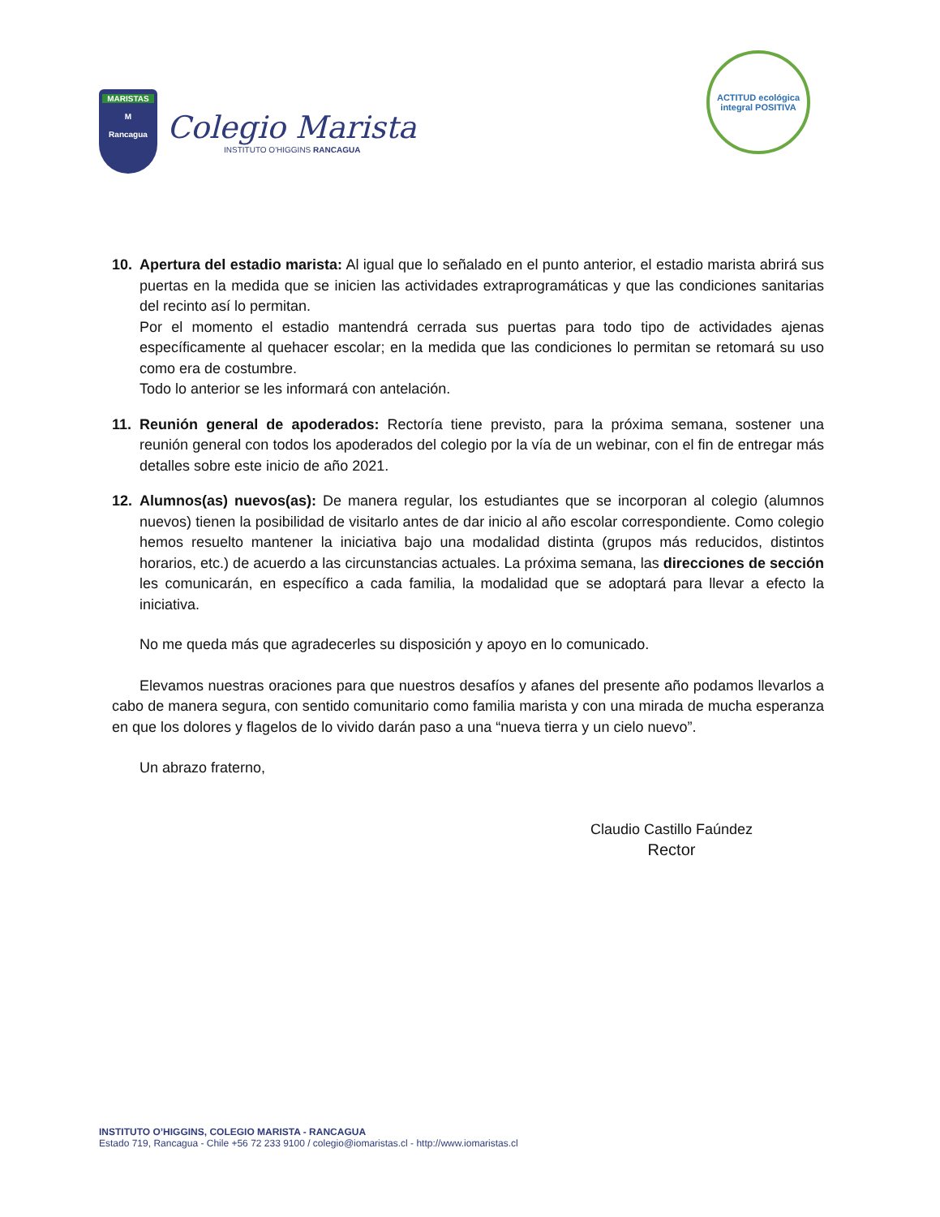MARISTAS
M
Rancagua
Colegio Marista
INSTITUTO O'HIGGINS RANCAGUA
ACTITUD ecológica
integral POSITIVA
10. Apertura del estadio marista: Al igual que lo señalado en el punto anterior, el estadio marista abrirá sus puertas en la medida que se inicien las actividades extraprogramáticas y que las condiciones sanitarias del recinto así lo permitan.
Por el momento el estadio mantendrá cerrada sus puertas para todo tipo de actividades ajenas específicamente al quehacer escolar; en la medida que las condiciones lo permitan se retomará su uso como era de costumbre.
Todo lo anterior se les informará con antelación.
11. Reunión general de apoderados: Rectoría tiene previsto, para la próxima semana, sostener una reunión general con todos los apoderados del colegio por la vía de un webinar, con el fin de entregar más detalles sobre este inicio de año 2021.
12. Alumnos(as) nuevos(as): De manera regular, los estudiantes que se incorporan al colegio (alumnos nuevos) tienen la posibilidad de visitarlo antes de dar inicio al año escolar correspondiente. Como colegio hemos resuelto mantener la iniciativa bajo una modalidad distinta (grupos más reducidos, distintos horarios, etc.) de acuerdo a las circunstancias actuales. La próxima semana, las direcciones de sección les comunicarán, en específico a cada familia, la modalidad que se adoptará para llevar a efecto la iniciativa.
No me queda más que agradecerles su disposición y apoyo en lo comunicado.
Elevamos nuestras oraciones para que nuestros desafíos y afanes del presente año podamos llevarlos a cabo de manera segura, con sentido comunitario como familia marista y con una mirada de mucha esperanza en que los dolores y flagelos de lo vivido darán paso a una “nueva tierra y un cielo nuevo”.
Un abrazo fraterno,
Claudio Castillo Faúndez
Rector
INSTITUTO O’HIGGINS, COLEGIO MARISTA - RANCAGUA
Estado 719, Rancagua - Chile +56 72 233 9100 / colegio@iomaristas.cl - http://www.iomaristas.cl